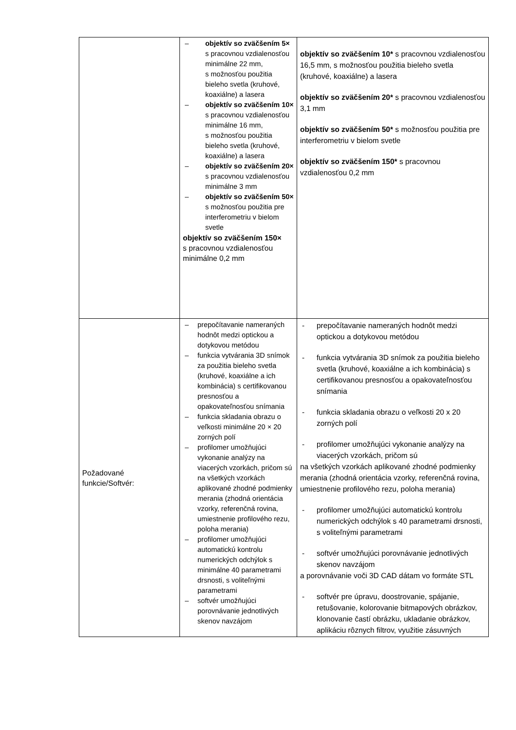| | – objektív so zväčšením 5× s pracovnou vzdialenosťou minimálne 22 mm, s možnosťou použitia bieleho svetla (kruhové, koaxiálne) a lasera – objektív so zväčšením 10× s pracovnou vzdialenosťou minimálne 16 mm, s možnosťou použitia bieleho svetla (kruhové, koaxiálne) a lasera – objektív so zväčšením 20× s pracovnou vzdialenosťou minimálne 3 mm – objektív so zväčšením 50× s možnosťou použitia pre interferometriu v bielom svetle objektív so zväčšením 150× s pracovnou vzdialenosťou minimálne 0,2 mm | objektív so zväčšením 10* s pracovnou vzdialenosťou 16,5 mm, s možnosťou použitia bieleho svetla (kruhové, koaxiálne) a lasera objektív so zväčšením 20* s pracovnou vzdialenosťou 3,1 mm objektív so zväčšením 50* s možnosťou použitia pre interferometriu v bielom svetle objektív so zväčšením 150* s pracovnou vzdialenosťou 0,2 mm |
| Požadované funkcie/Softvér: | – prepočítavanie nameraných hodnôt medzi optickou a dotykovou metódou – funkcia vytvárania 3D snímok za použitia bieleho svetla (kruhové, koaxiálne a ich kombinácia) s certifikovanou presnosťou a opakovateľnosťou snímania – funkcia skladania obrazu o veľkosti minimálne 20 × 20 zorných polí – profilomer umožňujúci vykonanie analýzy na viacerých vzorkách, pričom sú na všetkých vzorkách aplikované zhodné podmienky merania (zhodná orientácia vzorky, referenčná rovina, umiestnenie profilového rezu, poloha merania) – profilomer umožňujúci automatickú kontrolu numerických odchýlok s minimálne 40 parametrami drsnosti, s voliteľnými parametrami – softvér umožňujúci porovnávanie jednotlivých skenov navzájom | - prepočítavanie nameraných hodnôt medzi optickou a dotykovou metódou - funkcia vytvárania 3D snímok za použitia bieleho svetla (kruhové, koaxiálne a ich kombinácia) s certifikovanou presnosťou a opakovateľnosťou snímania - funkcia skladania obrazu o veľkosti 20 x 20 zorných polí - profilomer umožňujúci vykonanie analýzy na viacerých vzorkách, pričom sú na všetkých vzorkách aplikované zhodné podmienky merania (zhodná orientácia vzorky, referenčná rovina, umiestnenie profilového rezu, poloha merania) - profilomer umožňujúci automatickú kontrolu numerických odchýlok s 40 parametrami drsnosti, s voliteľnými parametrami - softvér umožňujúci porovnávanie jednotlivých skenov navzájom a porovnávanie voči 3D CAD dátam vo formáte STL - softvér pre úpravu, doostrovanie, spájanie, retušovanie, kolorovanie bitmapových obrázkov, klonovanie častí obrázku, ukladanie obrázkov, aplikáciu rôznych filtrov, využitie zásuvných |